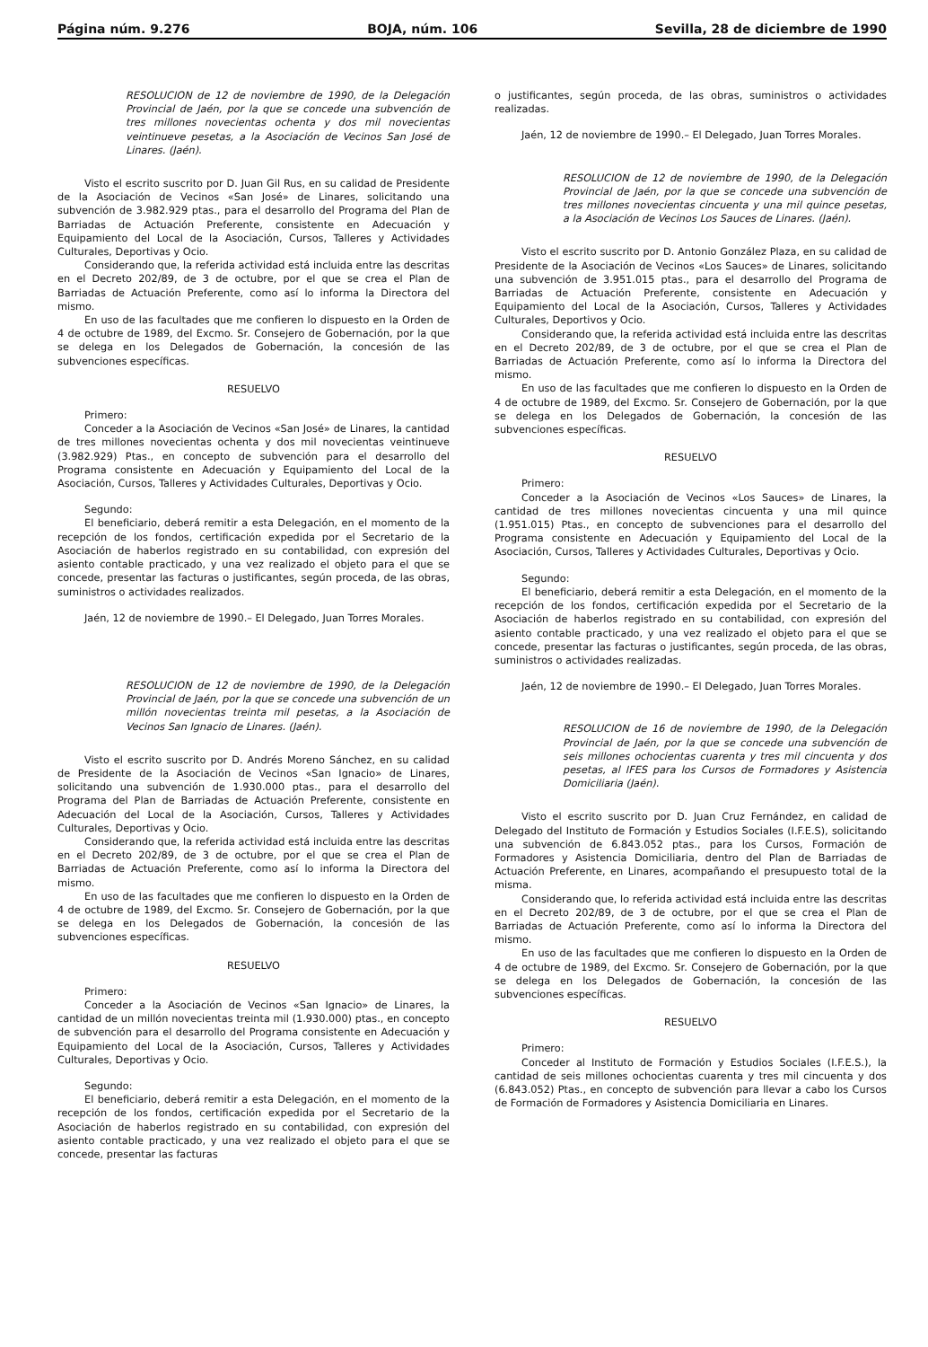Página núm. 9.276 BOJA, núm. 106 Sevilla, 28 de diciembre de 1990
RESOLUCION de 12 de noviembre de 1990, de la Delegación Provincial de Jaén, por la que se concede una subvención de tres millones novecientas ochenta y dos mil novecientas veintinueve pesetas, a la Asociación de Vecinos San José de Linares. (Jaén).
Visto el escrito suscrito por D. Juan Gil Rus, en su calidad de Presidente de la Asociación de Vecinos «San José» de Linares, solicitando una subvención de 3.982.929 ptas., para el desarrollo del Programa del Plan de Barriadas de Actuación Preferente, consistente en Adecuación y Equipamiento del Local de la Asociación, Cursos, Talleres y Actividades Culturales, Deportivas y Ocio.
Considerando que, la referida actividad está incluida entre las descritas en el Decreto 202/89, de 3 de octubre, por el que se crea el Plan de Barriadas de Actuación Preferente, como así lo informa la Directora del mismo.
En uso de las facultades que me confieren lo dispuesto en la Orden de 4 de octubre de 1989, del Excmo. Sr. Consejero de Gobernación, por la que se delega en los Delegados de Gobernación, la concesión de las subvenciones específicas.
RESUELVO
Primero:
Conceder a la Asociación de Vecinos «San José» de Linares, la cantidad de tres millones novecientas ochenta y dos mil novecientas veintinueve (3.982.929) Ptas., en concepto de subvención para el desarrollo del Programa consistente en Adecuación y Equipamiento del Local de la Asociación, Cursos, Talleres y Actividades Culturales, Deportivas y Ocio.
Segundo:
El beneficiario, deberá remitir a esta Delegación, en el momento de la recepción de los fondos, certificación expedida por el Secretario de la Asociación de haberlos registrado en su contabilidad, con expresión del asiento contable practicado, y una vez realizado el objeto para el que se concede, presentar las facturas o justificantes, según proceda, de las obras, suministros o actividades realizados.
Jaén, 12 de noviembre de 1990.– El Delegado, Juan Torres Morales.
RESOLUCION de 12 de noviembre de 1990, de la Delegación Provincial de Jaén, por la que se concede una subvención de un millón novecientas treinta mil pesetas, a la Asociación de Vecinos San Ignacio de Linares. (Jaén).
Visto el escrito suscrito por D. Andrés Moreno Sánchez, en su calidad de Presidente de la Asociación de Vecinos «San Ignacio» de Linares, solicitando una subvención de 1.930.000 ptas., para el desarrollo del Programa del Plan de Barriadas de Actuación Preferente, consistente en Adecuación del Local de la Asociación, Cursos, Talleres y Actividades Culturales, Deportivas y Ocio.
Considerando que, la referida actividad está incluida entre las descritas en el Decreto 202/89, de 3 de octubre, por el que se crea el Plan de Barriadas de Actuación Preferente, como así lo informa la Directora del mismo.
En uso de las facultades que me confieren lo dispuesto en la Orden de 4 de octubre de 1989, del Excmo. Sr. Consejero de Gobernación, por la que se delega en los Delegados de Gobernación, la concesión de las subvenciones específicas.
RESUELVO
Primero:
Conceder a la Asociación de Vecinos «San Ignacio» de Linares, la cantidad de un millón novecientas treinta mil (1.930.000) ptas., en concepto de subvención para el desarrollo del Programa consistente en Adecuación y Equipamiento del Local de la Asociación, Cursos, Talleres y Actividades Culturales, Deportivas y Ocio.
Segundo:
El beneficiario, deberá remitir a esta Delegación, en el momento de la recepción de los fondos, certificación expedida por el Secretario de la Asociación de haberlos registrado en su contabilidad, con expresión del asiento contable practicado, y una vez realizado el objeto para el que se concede, presentar las facturas
o justificantes, según proceda, de las obras, suministros o actividades realizadas.
Jaén, 12 de noviembre de 1990.– El Delegado, Juan Torres Morales.
RESOLUCION de 12 de noviembre de 1990, de la Delegación Provincial de Jaén, por la que se concede una subvención de tres millones novecientas cincuenta y una mil quince pesetas, a la Asociación de Vecinos Los Sauces de Linares. (Jaén).
Visto el escrito suscrito por D. Antonio González Plaza, en su calidad de Presidente de la Asociación de Vecinos «Los Sauces» de Linares, solicitando una subvención de 3.951.015 ptas., para el desarrollo del Programa de Barriadas de Actuación Preferente, consistente en Adecuación y Equipamiento del Local de la Asociación, Cursos, Talleres y Actividades Culturales, Deportivos y Ocio.
Considerando que, la referida actividad está incluida entre las descritas en el Decreto 202/89, de 3 de octubre, por el que se crea el Plan de Barriadas de Actuación Preferente, como así lo informa la Directora del mismo.
En uso de las facultades que me confieren lo dispuesto en la Orden de 4 de octubre de 1989, del Excmo. Sr. Consejero de Gobernación, por la que se delega en los Delegados de Gobernación, la concesión de las subvenciones específicas.
RESUELVO
Primero:
Conceder a la Asociación de Vecinos «Los Sauces» de Linares, la cantidad de tres millones novecientas cincuenta y una mil quince (1.951.015) Ptas., en concepto de subvenciones para el desarrollo del Programa consistente en Adecuación y Equipamiento del Local de la Asociación, Cursos, Talleres y Actividades Culturales, Deportivas y Ocio.
Segundo:
El beneficiario, deberá remitir a esta Delegación, en el momento de la recepción de los fondos, certificación expedida por el Secretario de la Asociación de haberlos registrado en su contabilidad, con expresión del asiento contable practicado, y una vez realizado el objeto para el que se concede, presentar las facturas o justificantes, según proceda, de las obras, suministros o actividades realizadas.
Jaén, 12 de noviembre de 1990.– El Delegado, Juan Torres Morales.
RESOLUCION de 16 de noviembre de 1990, de la Delegación Provincial de Jaén, por la que se concede una subvención de seis millones ochocientas cuarenta y tres mil cincuenta y dos pesetas, al IFES para los Cursos de Formadores y Asistencia Domiciliaria (Jaén).
Visto el escrito suscrito por D. Juan Cruz Fernández, en calidad de Delegado del Instituto de Formación y Estudios Sociales (I.F.E.S), solicitando una subvención de 6.843.052 ptas., para los Cursos, Formación de Formadores y Asistencia Domiciliaria, dentro del Plan de Barriadas de Actuación Preferente, en Linares, acompañando el presupuesto total de la misma.
Considerando que, lo referida actividad está incluida entre las descritas en el Decreto 202/89, de 3 de octubre, por el que se crea el Plan de Barriadas de Actuación Preferente, como así lo informa la Directora del mismo.
En uso de las facultades que me confieren lo dispuesto en la Orden de 4 de octubre de 1989, del Excmo. Sr. Consejero de Gobernación, por la que se delega en los Delegados de Gobernación, la concesión de las subvenciones específicas.
RESUELVO
Primero:
Conceder al Instituto de Formación y Estudios Sociales (I.F.E.S.), la cantidad de seis millones ochocientas cuarenta y tres mil cincuenta y dos (6.843.052) Ptas., en concepto de subvención para llevar a cabo los Cursos de Formación de Formadores y Asistencia Domiciliaria en Linares.